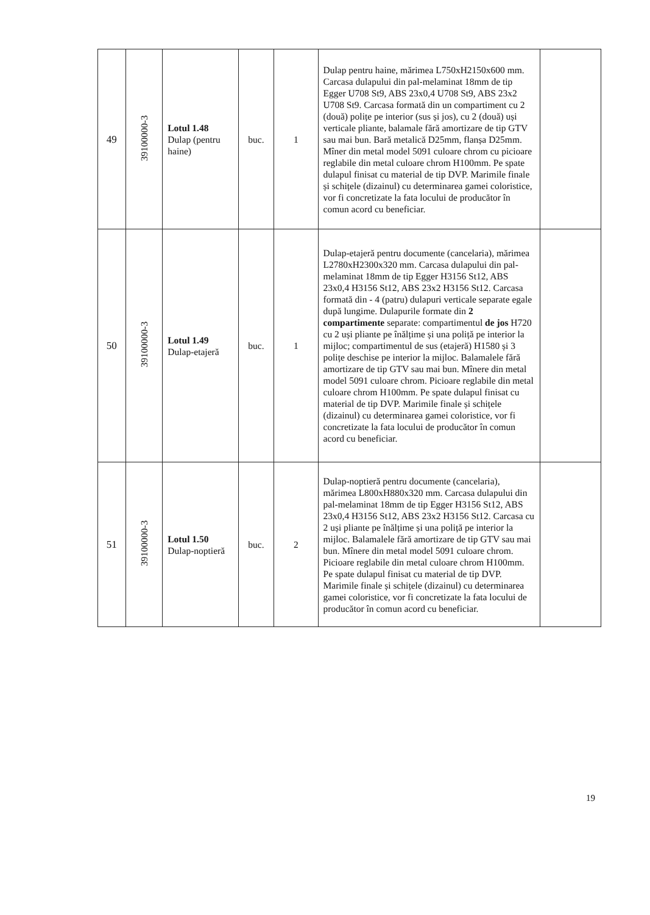| 49 | 39100000-3 | Lotul 1.48 Dulap (pentru haine) | buc. | 1 | Dulap pentru haine, mărimea L750xH2150x600 mm. Carcasa dulapului din pal-melaminat 18mm de tip Egger U708 St9, ABS 23x0,4 U708 St9, ABS 23x2 U708 St9. Carcasa formată din un compartiment cu 2 (două) polițe pe interior (sus și jos), cu 2 (două) uși verticale pliante, balamale fără amortizare de tip GTV sau mai bun. Bară metalică D25mm, flanșa D25mm. Mîner din metal model 5091 culoare chrom cu picioare reglabile din metal culoare chrom H100mm. Pe spate dulapul finisat cu material de tip DVP. Marimile finale și schițele (dizainul) cu determinarea gamei coloristice, vor fi concretizate la fata locului de producător în comun acord cu beneficiar. | |
| 50 | 39100000-3 | Lotul 1.49 Dulap-etajeră | buc. | 1 | Dulap-etajeră pentru documente (cancelaria), mărimea L2780xH2300x320 mm. Carcasa dulapului din pal-melaminat 18mm de tip Egger H3156 St12, ABS 23x0,4 H3156 St12, ABS 23x2 H3156 St12. Carcasa formată din - 4 (patru) dulapuri verticale separate egale după lungime. Dulapurile formate din 2 compartimente separate: compartimentul de jos H720 cu 2 uși pliante pe înălțime și una poliță pe interior la mijloc; compartimentul de sus (etajeră) H1580 și 3 polițe deschise pe interior la mijloc. Balamalele fără amortizare de tip GTV sau mai bun. Mînere din metal model 5091 culoare chrom. Picioare reglabile din metal culoare chrom H100mm. Pe spate dulapul finisat cu material de tip DVP. Marimile finale și schițele (dizainul) cu determinarea gamei coloristice, vor fi concretizate la fata locului de producător în comun acord cu beneficiar. | |
| 51 | 39100000-3 | Lotul 1.50 Dulap-noptieră | buc. | 2 | Dulap-noptieră pentru documente (cancelaria), mărimea L800xH880x320 mm. Carcasa dulapului din pal-melaminat 18mm de tip Egger H3156 St12, ABS 23x0,4 H3156 St12, ABS 23x2 H3156 St12. Carcasa cu 2 uși pliante pe înălțime și una poliță pe interior la mijloc. Balamalele fără amortizare de tip GTV sau mai bun. Mînere din metal model 5091 culoare chrom. Picioare reglabile din metal culoare chrom H100mm. Pe spate dulapul finisat cu material de tip DVP. Marimile finale și schițele (dizainul) cu determinarea gamei coloristice, vor fi concretizate la fata locului de producător în comun acord cu beneficiar. | |
19